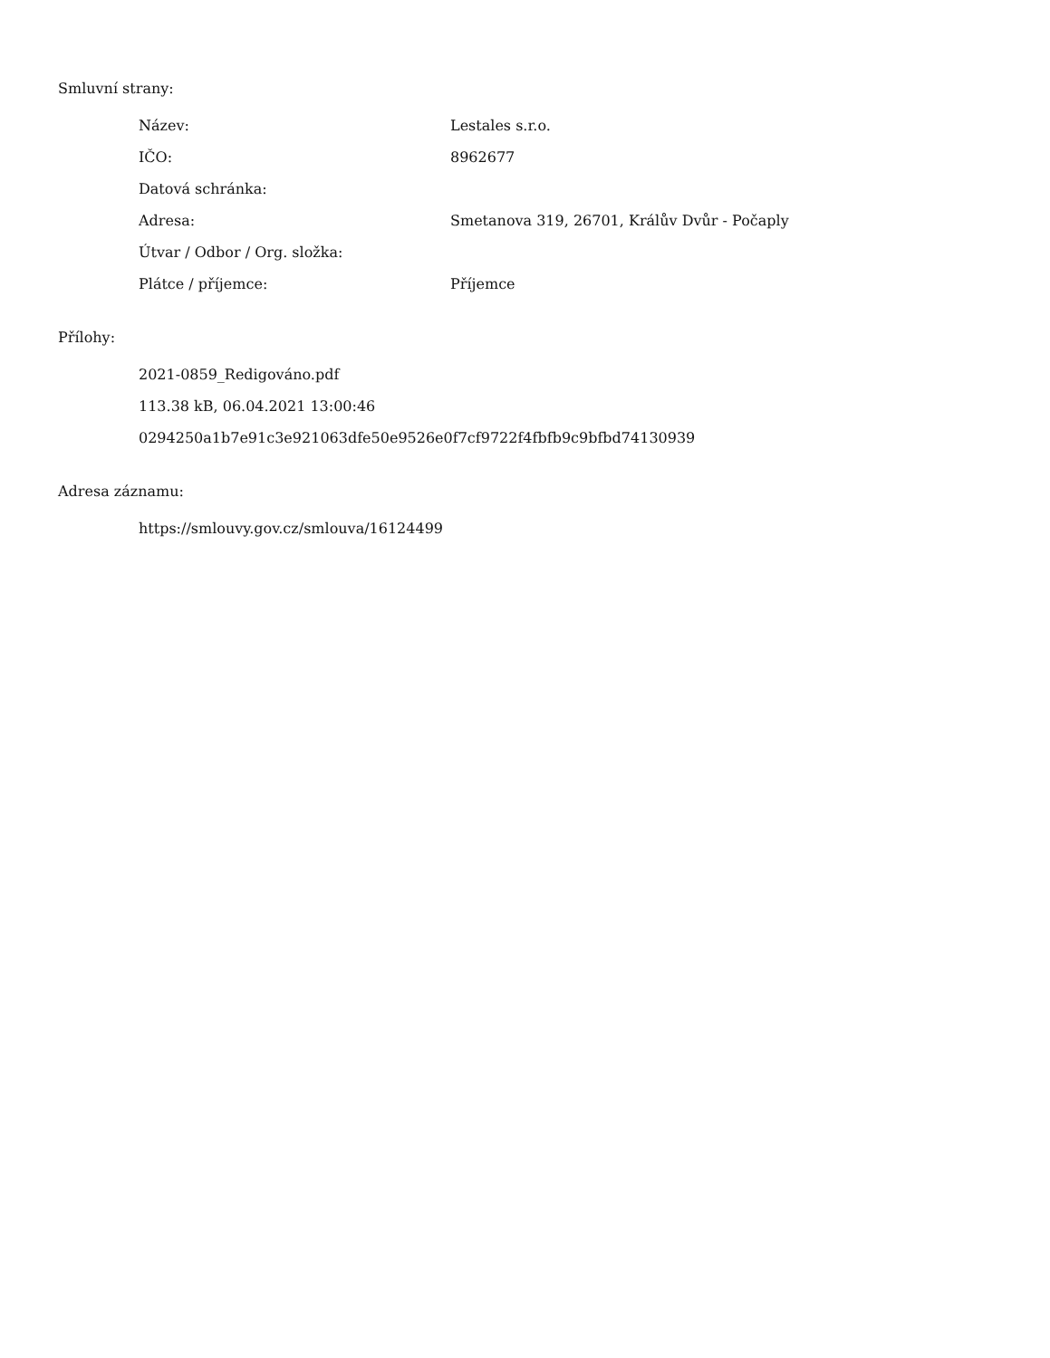Smluvní strany:
| Název: | Lestales s.r.o. |
| IČO: | 8962677 |
| Datová schránka: | |
| Adresa: | Smetanova 319, 26701, Králův Dvůr - Počaply |
| Útvar / Odbor / Org. složka: | |
| Plátce / příjemce: | Příjemce |
Přílohy:
2021-0859_Redigováno.pdf
113.38 kB, 06.04.2021 13:00:46
0294250a1b7e91c3e921063dfe50e9526e0f7cf9722f4fbfb9c9bfbd74130939
Adresa záznamu:
https://smlouvy.gov.cz/smlouva/16124499